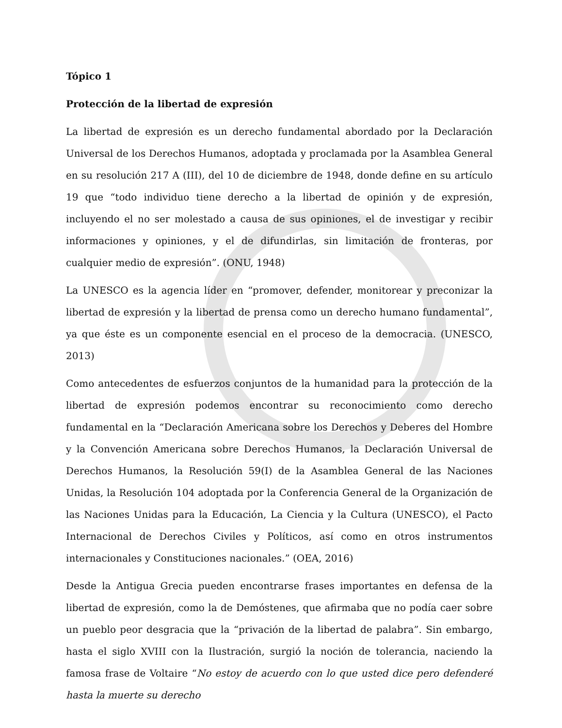Tópico 1
Protección de la libertad de expresión
La libertad de expresión es un derecho fundamental abordado por la Declaración Universal de los Derechos Humanos, adoptada y proclamada por la Asamblea General en su resolución 217 A (III), del 10 de diciembre de 1948, donde define en su artículo 19 que “todo individuo tiene derecho a la libertad de opinión y de expresión, incluyendo el no ser molestado a causa de sus opiniones, el de investigar y recibir informaciones y opiniones, y el de difundirlas, sin limitación de fronteras, por cualquier medio de expresión”. (ONU, 1948)
La UNESCO es la agencia líder en “promover, defender, monitorear y preconizar la libertad de expresión y la libertad de prensa como un derecho humano fundamental”, ya que éste es un componente esencial en el proceso de la democracia. (UNESCO, 2013)
Como antecedentes de esfuerzos conjuntos de la humanidad para la protección de la libertad de expresión podemos encontrar su reconocimiento como derecho fundamental en la “Declaración Americana sobre los Derechos y Deberes del Hombre y la Convención Americana sobre Derechos Humanos, la Declaración Universal de Derechos Humanos, la Resolución 59(I) de la Asamblea General de las Naciones Unidas, la Resolución 104 adoptada por la Conferencia General de la Organización de las Naciones Unidas para la Educación, La Ciencia y la Cultura (UNESCO), el Pacto Internacional de Derechos Civiles y Políticos, así como en otros instrumentos internacionales y Constituciones nacionales.” (OEA, 2016)
Desde la Antigua Grecia pueden encontrarse frases importantes en defensa de la libertad de expresión, como la de Demóstenes, que afirmaba que no podía caer sobre un pueblo peor desgracia que la “privación de la libertad de palabra”. Sin embargo, hasta el siglo XVIII con la Ilustración, surgió la noción de tolerancia, naciendo la famosa frase de Voltaire “No estoy de acuerdo con lo que usted dice pero defenderé hasta la muerte su derecho